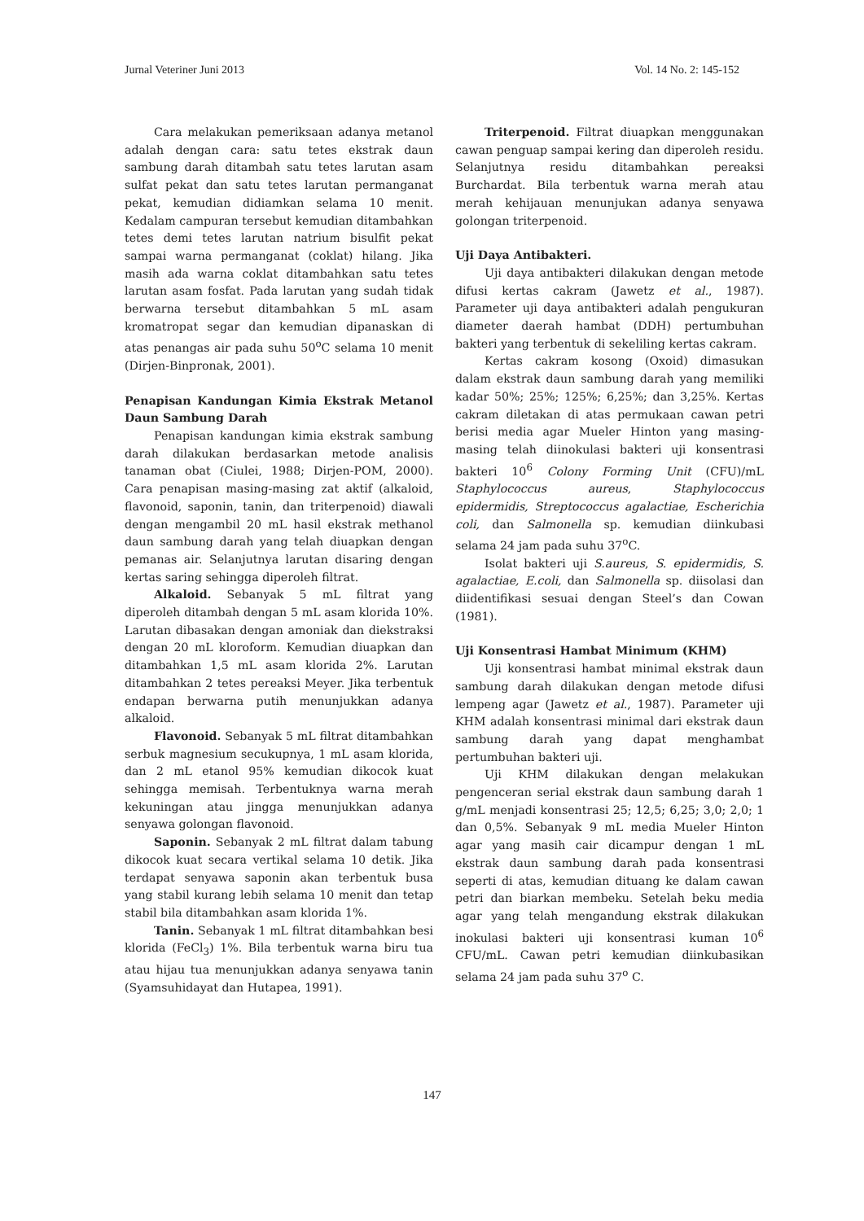Jurnal Veteriner Juni 2013 Vol. 14 No. 2: 145-152
Cara melakukan pemeriksaan adanya metanol adalah dengan cara: satu tetes ekstrak daun sambung darah ditambah satu tetes larutan asam sulfat pekat dan satu tetes larutan permanganat pekat, kemudian didiamkan selama 10 menit. Kedalam campuran tersebut kemudian ditambahkan tetes demi tetes larutan natrium bisulfit pekat sampai warna permanganat (coklat) hilang. Jika masih ada warna coklat ditambahkan satu tetes larutan asam fosfat. Pada larutan yang sudah tidak berwarna tersebut ditambahkan 5 mL asam kromatropat segar dan kemudian dipanaskan di atas penangas air pada suhu 50<sup>o</sup>C selama 10 menit (Dirjen-Binpronak, 2001).
Penapisan Kandungan Kimia Ekstrak Metanol Daun Sambung Darah
Penapisan kandungan kimia ekstrak sambung darah dilakukan berdasarkan metode analisis tanaman obat (Ciulei, 1988; Dirjen-POM, 2000). Cara penapisan masing-masing zat aktif (alkaloid, flavonoid, saponin, tanin, dan triterpenoid) diawali dengan mengambil 20 mL hasil ekstrak methanol daun sambung darah yang telah diuapkan dengan pemanas air. Selanjutnya larutan disaring dengan kertas saring sehingga diperoleh filtrat.
Alkaloid. Sebanyak 5 mL filtrat yang diperoleh ditambah dengan 5 mL asam klorida 10%. Larutan dibasakan dengan amoniak dan diekstraksi dengan 20 mL kloroform. Kemudian diuapkan dan ditambahkan 1,5 mL asam klorida 2%. Larutan ditambahkan 2 tetes pereaksi Meyer. Jika terbentuk endapan berwarna putih menunjukkan adanya alkaloid.
Flavonoid. Sebanyak 5 mL filtrat ditambahkan serbuk magnesium secukupnya, 1 mL asam klorida, dan 2 mL etanol 95% kemudian dikocok kuat sehingga memisah. Terbentuknya warna merah kekuningan atau jingga menunjukkan adanya senyawa golongan flavonoid.
Saponin. Sebanyak 2 mL filtrat dalam tabung dikocok kuat secara vertikal selama 10 detik. Jika terdapat senyawa saponin akan terbentuk busa yang stabil kurang lebih selama 10 menit dan tetap stabil bila ditambahkan asam klorida 1%.
Tanin. Sebanyak 1 mL filtrat ditambahkan besi klorida (FeCl<sub>3</sub>) 1%. Bila terbentuk warna biru tua atau hijau tua menunjukkan adanya senyawa tanin (Syamsuhidayat dan Hutapea, 1991).
Triterpenoid. Filtrat diuapkan menggunakan cawan penguap sampai kering dan diperoleh residu. Selanjutnya residu ditambahkan pereaksi Burchardat. Bila terbentuk warna merah atau merah kehijauan menunjukan adanya senyawa golongan triterpenoid.
Uji Daya Antibakteri.
Uji daya antibakteri dilakukan dengan metode difusi kertas cakram (Jawetz et al., 1987). Parameter uji daya antibakteri adalah pengukuran diameter daerah hambat (DDH) pertumbuhan bakteri yang terbentuk di sekeliling kertas cakram.
Kertas cakram kosong (Oxoid) dimasukan dalam ekstrak daun sambung darah yang memiliki kadar 50%; 25%; 125%; 6,25%; dan 3,25%. Kertas cakram diletakan di atas permukaan cawan petri berisi media agar Mueler Hinton yang masing-masing telah diinokulasi bakteri uji konsentrasi bakteri 10<sup>6</sup> Colony Forming Unit (CFU)/mL Staphylococcus aureus, Staphylococcus epidermidis, Streptococcus agalactiae, Escherichia coli, dan Salmonella sp. kemudian diinkubasi selama 24 jam pada suhu 37<sup>o</sup>C.
Isolat bakteri uji S.aureus, S. epidermidis, S. agalactiae, E.coli, dan Salmonella sp. diisolasi dan diidentifikasi sesuai dengan Steel’s dan Cowan (1981).
Uji Konsentrasi Hambat Minimum (KHM)
Uji konsentrasi hambat minimal ekstrak daun sambung darah dilakukan dengan metode difusi lempeng agar (Jawetz et al., 1987). Parameter uji KHM adalah konsentrasi minimal dari ekstrak daun sambung darah yang dapat menghambat pertumbuhan bakteri uji.
Uji KHM dilakukan dengan melakukan pengenceran serial ekstrak daun sambung darah 1 g/mL menjadi konsentrasi 25; 12,5; 6,25; 3,0; 2,0; 1 dan 0,5%. Sebanyak 9 mL media Mueler Hinton agar yang masih cair dicampur dengan 1 mL ekstrak daun sambung darah pada konsentrasi seperti di atas, kemudian dituang ke dalam cawan petri dan biarkan membeku. Setelah beku media agar yang telah mengandung ekstrak dilakukan inokulasi bakteri uji konsentrasi kuman 10<sup>6</sup> CFU/mL. Cawan petri kemudian diinkubasikan selama 24 jam pada suhu 37<sup>o</sup> C.
147